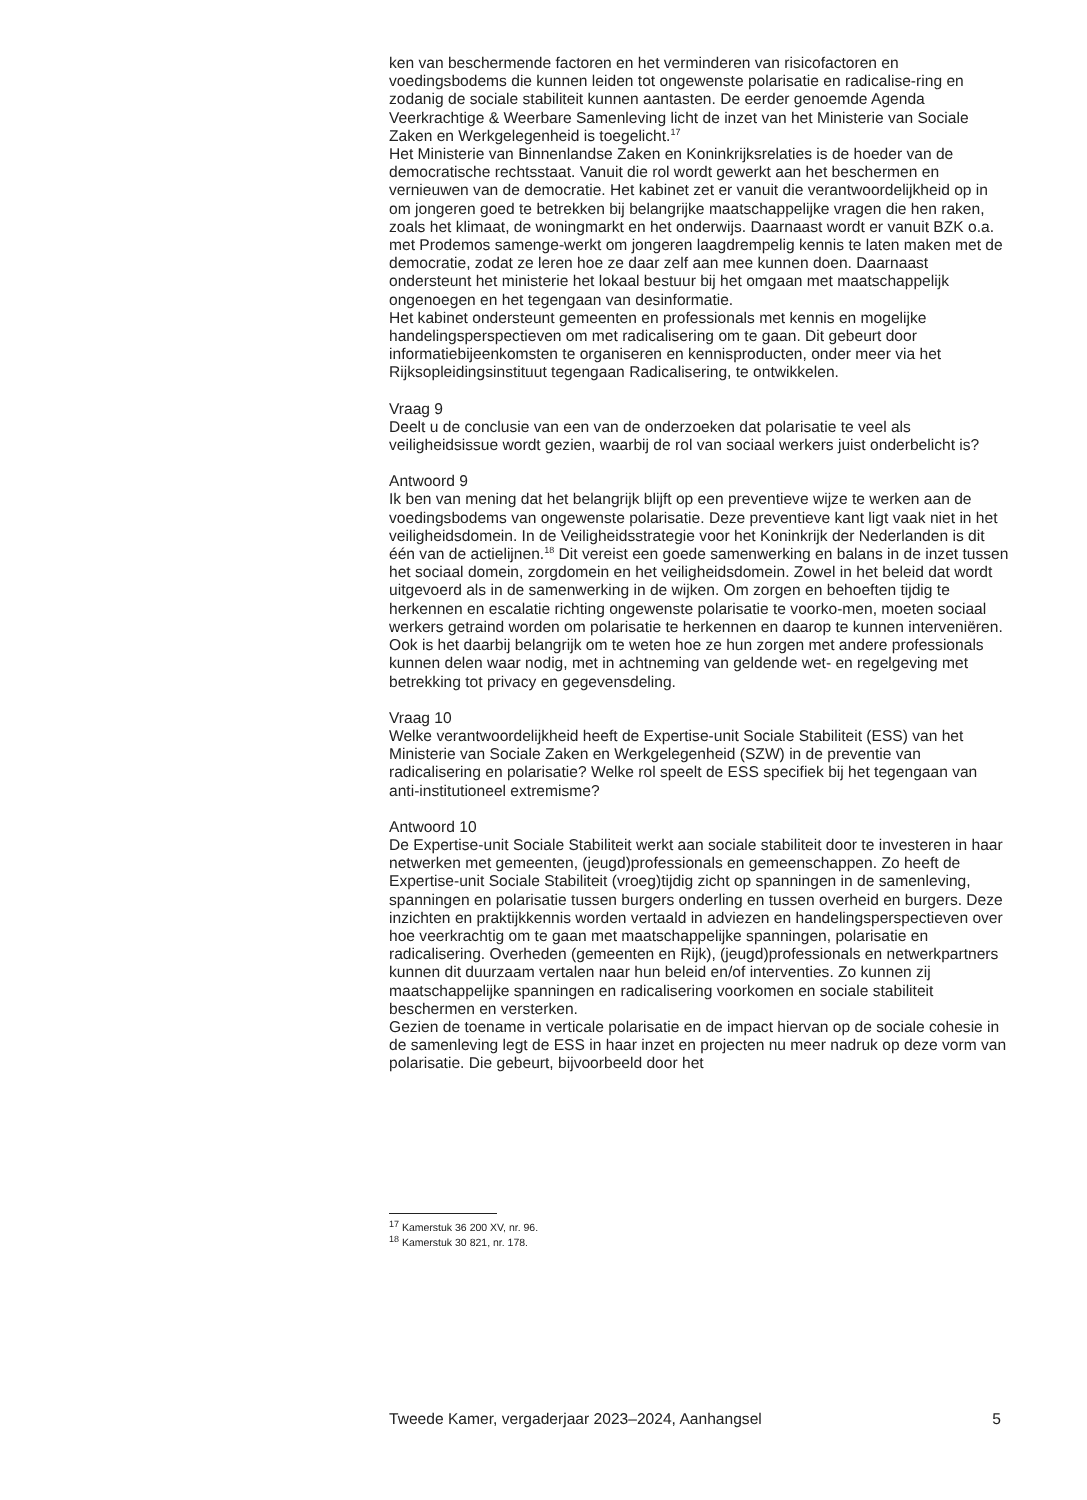ken van beschermende factoren en het verminderen van risicofactoren en voedingsbodems die kunnen leiden tot ongewenste polarisatie en radicalise-ring en zodanig de sociale stabiliteit kunnen aantasten. De eerder genoemde Agenda Veerkrachtige & Weerbare Samenleving licht de inzet van het Ministerie van Sociale Zaken en Werkgelegenheid is toegelicht.<sup>17</sup>
Het Ministerie van Binnenlandse Zaken en Koninkrijksrelaties is de hoeder van de democratische rechtsstaat. Vanuit die rol wordt gewerkt aan het beschermen en vernieuwen van de democratie. Het kabinet zet er vanuit die verantwoordelijkheid op in om jongeren goed te betrekken bij belangrijke maatschappelijke vragen die hen raken, zoals het klimaat, de woningmarkt en het onderwijs. Daarnaast wordt er vanuit BZK o.a. met Prodemos samenge-werkt om jongeren laagdrempelig kennis te laten maken met de democratie, zodat ze leren hoe ze daar zelf aan mee kunnen doen. Daarnaast ondersteunt het ministerie het lokaal bestuur bij het omgaan met maatschappelijk ongenoegen en het tegengaan van desinformatie.
Het kabinet ondersteunt gemeenten en professionals met kennis en mogelijke handelingsperspectieven om met radicalisering om te gaan. Dit gebeurt door informatiebijeenkomsten te organiseren en kennisproducten, onder meer via het Rijksopleidingsinstituut tegengaan Radicalisering, te ontwikkelen.
Vraag 9
Deelt u de conclusie van een van de onderzoeken dat polarisatie te veel als veiligheidsissue wordt gezien, waarbij de rol van sociaal werkers juist onderbelicht is?
Antwoord 9
Ik ben van mening dat het belangrijk blijft op een preventieve wijze te werken aan de voedingsbodems van ongewenste polarisatie. Deze preventieve kant ligt vaak niet in het veiligheidsdomein. In de Veiligheidsstrategie voor het Koninkrijk der Nederlanden is dit één van de actielijnen.<sup>18</sup> Dit vereist een goede samenwerking en balans in de inzet tussen het sociaal domein, zorgdomein en het veiligheidsdomein. Zowel in het beleid dat wordt uitgevoerd als in de samenwerking in de wijken. Om zorgen en behoeften tijdig te herkennen en escalatie richting ongewenste polarisatie te voorko-men, moeten sociaal werkers getraind worden om polarisatie te herkennen en daarop te kunnen interveniëren. Ook is het daarbij belangrijk om te weten hoe ze hun zorgen met andere professionals kunnen delen waar nodig, met in achtneming van geldende wet- en regelgeving met betrekking tot privacy en gegevensdeling.
Vraag 10
Welke verantwoordelijkheid heeft de Expertise-unit Sociale Stabiliteit (ESS) van het Ministerie van Sociale Zaken en Werkgelegenheid (SZW) in de preventie van radicalisering en polarisatie? Welke rol speelt de ESS specifiek bij het tegengaan van anti-institutioneel extremisme?
Antwoord 10
De Expertise-unit Sociale Stabiliteit werkt aan sociale stabiliteit door te investeren in haar netwerken met gemeenten, (jeugd)professionals en gemeenschappen. Zo heeft de Expertise-unit Sociale Stabiliteit (vroeg)tijdig zicht op spanningen in de samenleving, spanningen en polarisatie tussen burgers onderling en tussen overheid en burgers. Deze inzichten en praktijkkennis worden vertaald in adviezen en handelingsperspectieven over hoe veerkrachtig om te gaan met maatschappelijke spanningen, polarisatie en radicalisering. Overheden (gemeenten en Rijk), (jeugd)professionals en netwerkpartners kunnen dit duurzaam vertalen naar hun beleid en/of interventies. Zo kunnen zij maatschappelijke spanningen en radicalisering voorkomen en sociale stabiliteit beschermen en versterken.
Gezien de toename in verticale polarisatie en de impact hiervan op de sociale cohesie in de samenleving legt de ESS in haar inzet en projecten nu meer nadruk op deze vorm van polarisatie. Die gebeurt, bijvoorbeeld door het
<sup>17</sup> Kamerstuk 36 200 XV, nr. 96.
<sup>18</sup> Kamerstuk 30 821, nr. 178.
Tweede Kamer, vergaderjaar 2023–2024, Aanhangsel 5